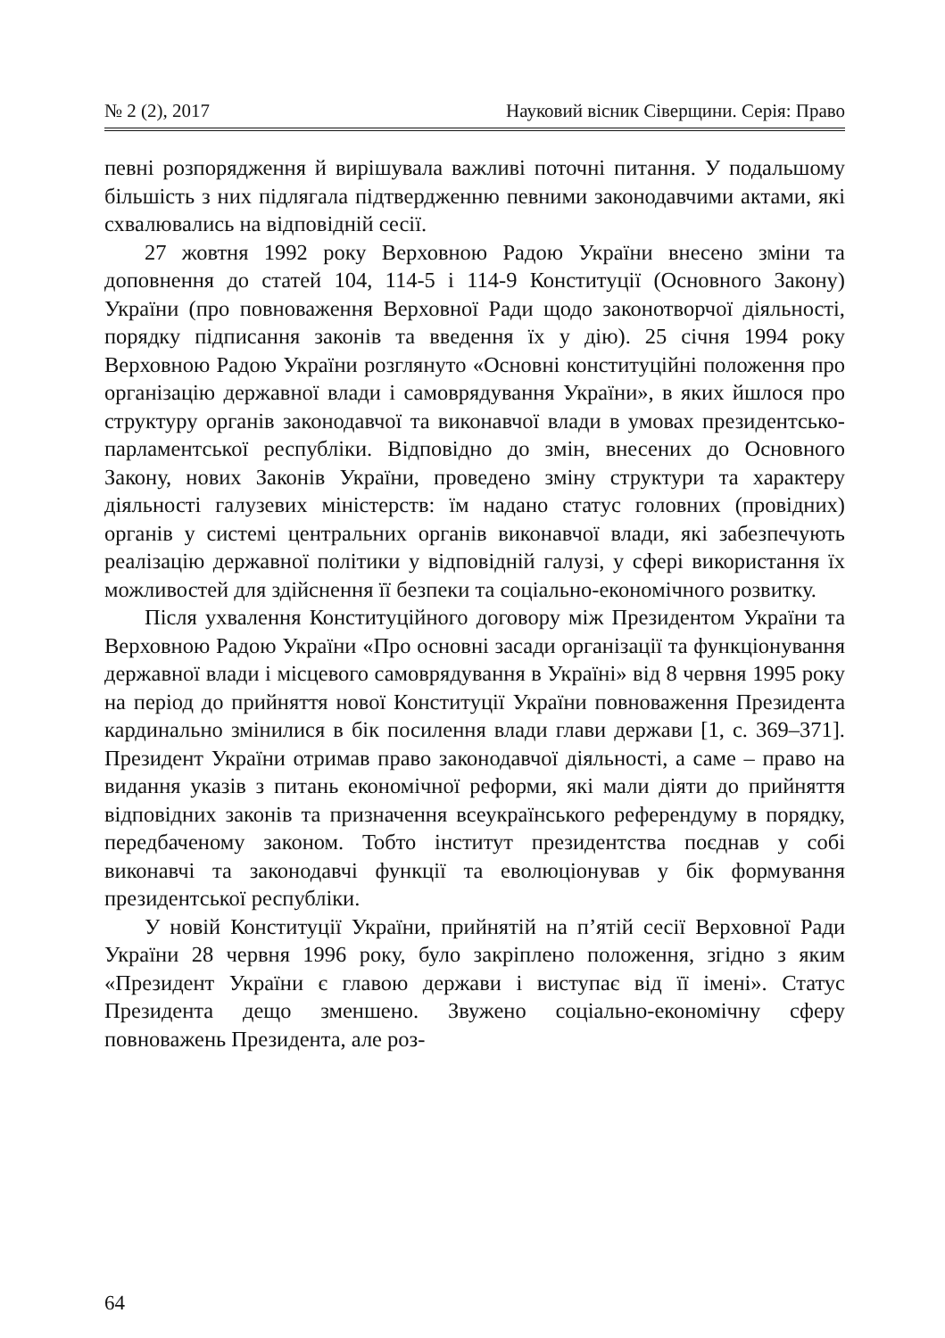№ 2 (2), 2017 Науковий вісник Сіверщини. Серія: Право
певні розпорядження й вирішувала важливі поточні питання. У подальшому більшість з них підлягала підтвердженню певними законодавчими актами, які схвалювались на відповідній сесії.
27 жовтня 1992 року Верховною Радою України внесено зміни та доповнення до статей 104, 114-5 і 114-9 Конституції (Основного Закону) України (про повноваження Верховної Ради щодо законотворчої діяльності, порядку підписання законів та введення їх у дію). 25 січня 1994 року Верховною Радою України розглянуто «Основні конституційні положення про організацію державної влади і самоврядування України», в яких йшлося про структуру органів законодавчої та виконавчої влади в умовах президентсько-парламентської республіки. Відповідно до змін, внесених до Основного Закону, нових Законів України, проведено зміну структури та характеру діяльності галузевих міністерств: їм надано статус головних (провідних) органів у системі центральних органів виконавчої влади, які забезпечують реалізацію державної політики у відповідній галузі, у сфері використання їх можливостей для здійснення її безпеки та соціально-економічного розвитку.
Після ухвалення Конституційного договору між Президентом України та Верховною Радою України «Про основні засади організації та функціонування державної влади і місцевого самоврядування в Україні» від 8 червня 1995 року на період до прийняття нової Конституції України повноваження Президента кардинально змінилися в бік посилення влади глави держави [1, с. 369–371]. Президент України отримав право законодавчої діяльності, а саме – право на видання указів з питань економічної реформи, які мали діяти до прийняття відповідних законів та призначення всеукраїнського референдуму в порядку, передбаченому законом. Тобто інститут президентства поєднав у собі виконавчі та законодавчі функції та еволюціонував у бік формування президентської республіки.
У новій Конституції України, прийнятій на п’ятій сесії Верховної Ради України 28 червня 1996 року, було закріплено положення, згідно з яким «Президент України є главою держави і виступає від її імені». Статус Президента дещо зменшено. Звужено соціально-економічну сферу повноважень Президента, але роз-
64